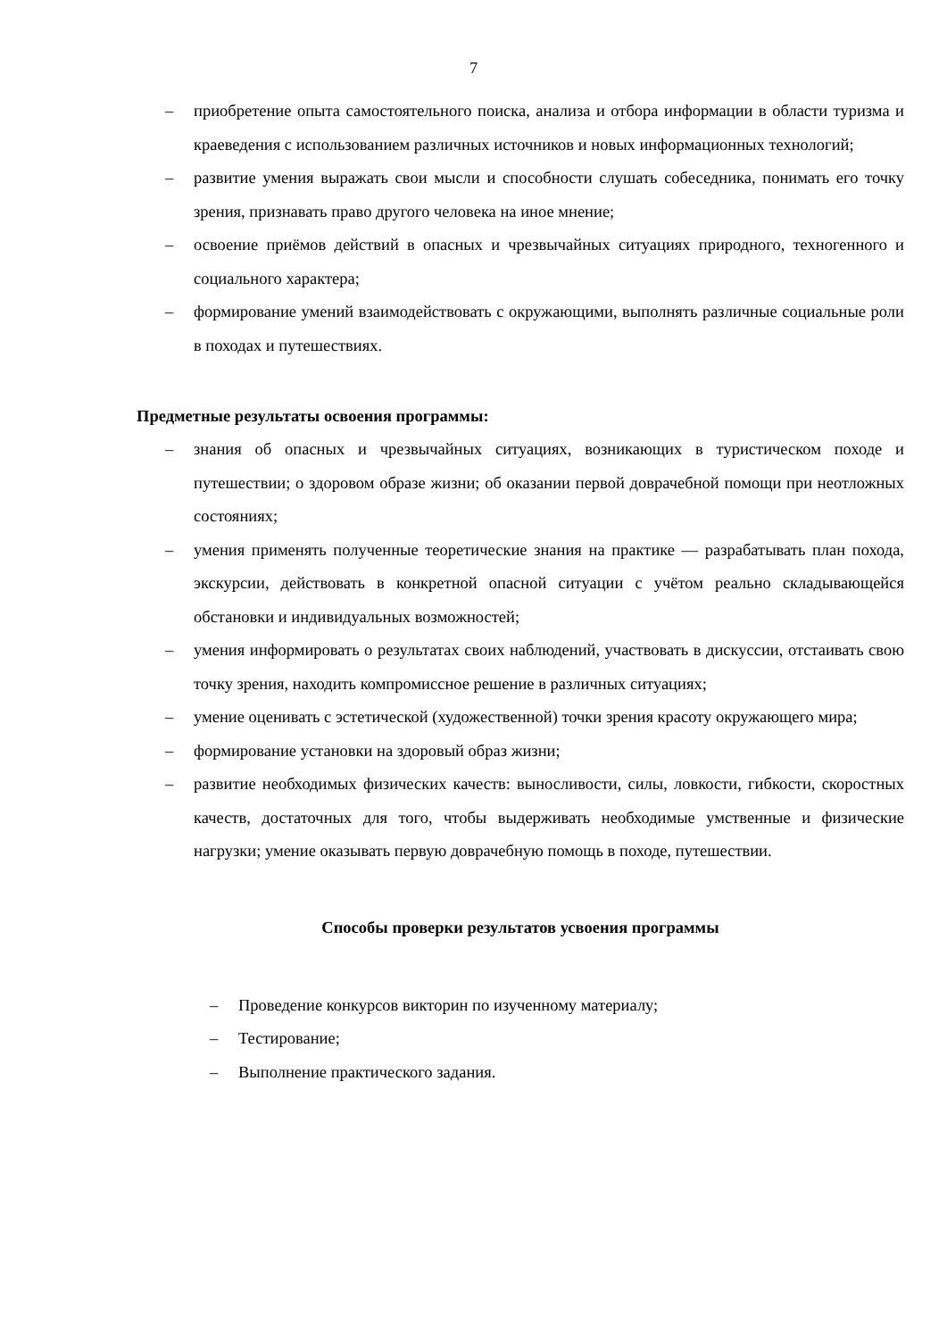7
– приобретение опыта самостоятельного поиска, анализа и отбора информации в области туризма и краеведения с использованием различных источников и новых информационных технологий;
– развитие умения выражать свои мысли и способности слушать собеседника, понимать его точку зрения, признавать право другого человека на иное мнение;
– освоение приёмов действий в опасных и чрезвычайных ситуациях природного, техногенного и социального характера;
– формирование умений взаимодействовать с окружающими, выполнять различные социальные роли в походах и путешествиях.
Предметные результаты освоения программы:
– знания об опасных и чрезвычайных ситуациях, возникающих в туристическом походе и путешествии; о здоровом образе жизни; об оказании первой доврачебной помощи при неотложных состояниях;
– умения применять полученные теоретические знания на практике — разрабатывать план похода, экскурсии, действовать в конкретной опасной ситуации с учётом реально складывающейся обстановки и индивидуальных возможностей;
– умения информировать о результатах своих наблюдений, участвовать в дискуссии, отстаивать свою точку зрения, находить компромиссное решение в различных ситуациях;
– умение оценивать с эстетической (художественной) точки зрения красоту окружающего мира;
– формирование установки на здоровый образ жизни;
– развитие необходимых физических качеств: выносливости, силы, ловкости, гибкости, скоростных качеств, достаточных для того, чтобы выдерживать необходимые умственные и физические нагрузки; умение оказывать первую доврачебную помощь в походе, путешествии.
Способы проверки результатов усвоения программы
– Проведение конкурсов викторин по изученному материалу;
– Тестирование;
– Выполнение практического задания.